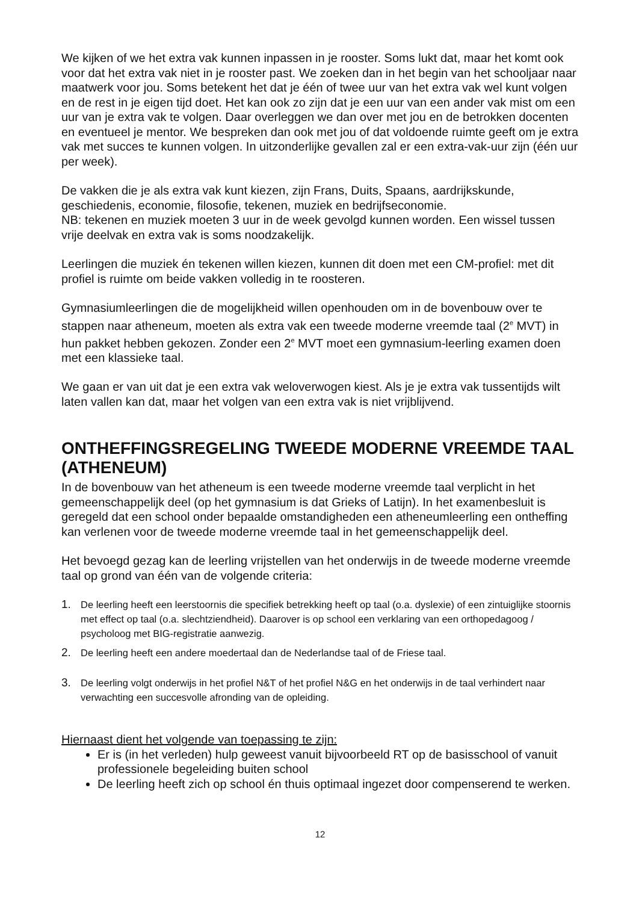We kijken of we het extra vak kunnen inpassen in je rooster. Soms lukt dat, maar het komt ook voor dat het extra vak niet in je rooster past. We zoeken dan in het begin van het schooljaar naar maatwerk voor jou. Soms betekent het dat je één of twee uur van het extra vak wel kunt volgen en de rest in je eigen tijd doet. Het kan ook zo zijn dat je een uur van een ander vak mist om een uur van je extra vak te volgen. Daar overleggen we dan over met jou en de betrokken docenten en eventueel je mentor. We bespreken dan ook met jou of dat voldoende ruimte geeft om je extra vak met succes te kunnen volgen. In uitzonderlijke gevallen zal er een extra-vak-uur zijn (één uur per week).
De vakken die je als extra vak kunt kiezen, zijn Frans, Duits, Spaans, aardrijkskunde, geschiedenis, economie, filosofie, tekenen, muziek en bedrijfseconomie.
NB: tekenen en muziek moeten 3 uur in de week gevolgd kunnen worden. Een wissel tussen vrije deelvak en extra vak is soms noodzakelijk.
Leerlingen die muziek én tekenen willen kiezen, kunnen dit doen met een CM-profiel: met dit profiel is ruimte om beide vakken volledig in te roosteren.
Gymnasiumleerlingen die de mogelijkheid willen openhouden om in de bovenbouw over te stappen naar atheneum, moeten als extra vak een tweede moderne vreemde taal (2<sup>e</sup> MVT) in hun pakket hebben gekozen. Zonder een 2<sup>e</sup> MVT moet een gymnasium-leerling examen doen met een klassieke taal.
We gaan er van uit dat je een extra vak weloverwogen kiest. Als je je extra vak tussentijds wilt laten vallen kan dat, maar het volgen van een extra vak is niet vrijblijvend.
ONTHEFFINGSREGELING TWEEDE MODERNE VREEMDE TAAL (ATHENEUM)
In de bovenbouw van het atheneum is een tweede moderne vreemde taal verplicht in het gemeenschappelijk deel (op het gymnasium is dat Grieks of Latijn). In het examenbesluit is geregeld dat een school onder bepaalde omstandigheden een atheneumleerling een ontheffing kan verlenen voor de tweede moderne vreemde taal in het gemeenschappelijk deel.
Het bevoegd gezag kan de leerling vrijstellen van het onderwijs in de tweede moderne vreemde taal op grond van één van de volgende criteria:
1. De leerling heeft een leerstoornis die specifiek betrekking heeft op taal (o.a. dyslexie) of een zintuiglijke stoornis met effect op taal (o.a. slechtziendheid). Daarover is op school een verklaring van een orthopedagoog / psycholoog met BIG-registratie aanwezig.
2. De leerling heeft een andere moedertaal dan de Nederlandse taal of de Friese taal.
3. De leerling volgt onderwijs in het profiel N&T of het profiel N&G en het onderwijs in de taal verhindert naar verwachting een succesvolle afronding van de opleiding.
Hiernaast dient het volgende van toepassing te zijn:
Er is (in het verleden) hulp geweest vanuit bijvoorbeeld RT op de basisschool of vanuit professionele begeleiding buiten school
De leerling heeft zich op school én thuis optimaal ingezet door compenserend te werken.
12